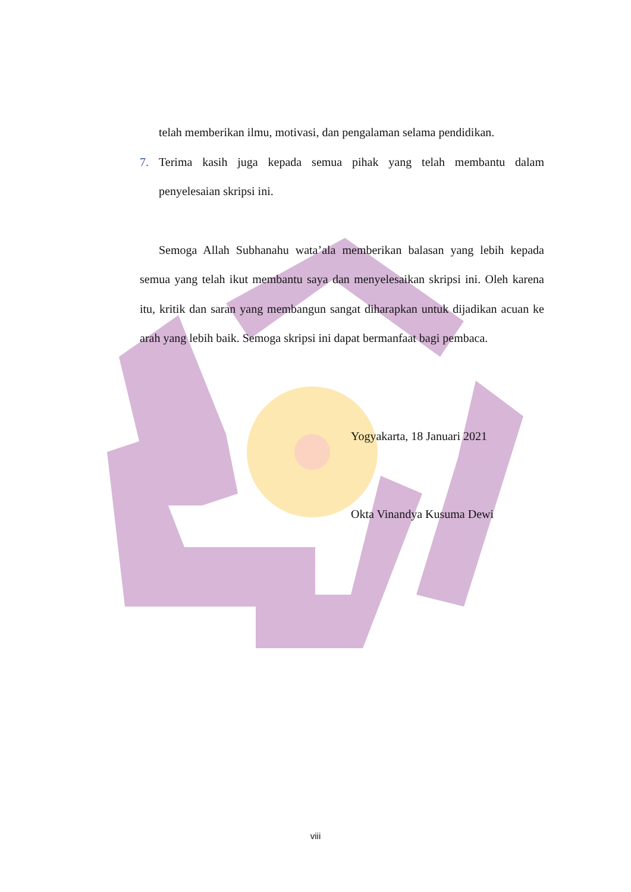telah memberikan ilmu, motivasi, dan pengalaman selama pendidikan.
7. Terima kasih juga kepada semua pihak yang telah membantu dalam penyelesaian skripsi ini.
Semoga Allah Subhanahu wata’ala memberikan balasan yang lebih kepada semua yang telah ikut membantu saya dan menyelesaikan skripsi ini. Oleh karena itu, kritik dan saran yang membangun sangat diharapkan untuk dijadikan acuan ke arah yang lebih baik. Semoga skripsi ini dapat bermanfaat bagi pembaca.
Yogyakarta, 18 Januari 2021
Okta Vinandya Kusuma Dewi
viii